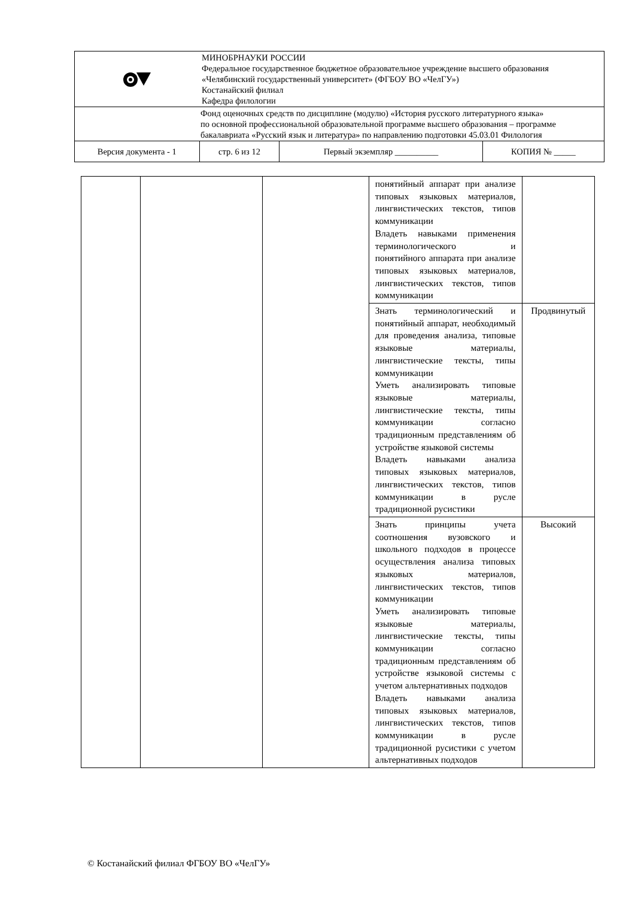| | МИНОБРНАУКИ РОССИИ Федеральное государственное бюджетное образовательное учреждение высшего образования «Челябинский государственный университет» (ФГБОУ ВО «ЧелГУ») Костанайский филиал Кафедра филологии | | |
| Фонд оценочных средств по дисциплине (модулю) «История русского литературного языка» по основной профессиональной образовательной программе высшего образования – программе бакалавриата «Русский язык и литература» по направлению подготовки 45.03.01 Филология | | | |
| Версия документа - 1 | стр. 6 из 12 | Первый экземпляр __________ | КОПИЯ № _____ |
| | | | понятийный аппарат при анализе типовых языковых материалов, лингвистических текстов, типов коммуникации Владеть навыками применения терминологического и понятийного аппарата при анализе типовых языковых материалов, лингвистических текстов, типов коммуникации | |
| | | | Знать терминологический и понятийный аппарат, необходимый для проведения анализа, типовые языковые материалы, лингвистические тексты, типы коммуникации Уметь анализировать типовые языковые материалы, лингвистические тексты, типы коммуникации согласно традиционным представлениям об устройстве языковой системы Владеть навыками анализа типовых языковых материалов, лингвистических текстов, типов коммуникации в русле традиционной русистики | Продвинутый |
| | | | Знать принципы учета соотношения вузовского и школьного подходов в процессе осуществления анализа типовых языковых материалов, лингвистических текстов, типов коммуникации Уметь анализировать типовые языковые материалы, лингвистические тексты, типы коммуникации согласно традиционным представлениям об устройстве языковой системы с учетом альтернативных подходов Владеть навыками анализа типовых языковых материалов, лингвистических текстов, типов коммуникации в русле традиционной русистики с учетом альтернативных подходов | Высокий |
© Костанайский филиал ФГБОУ ВО «ЧелГУ»